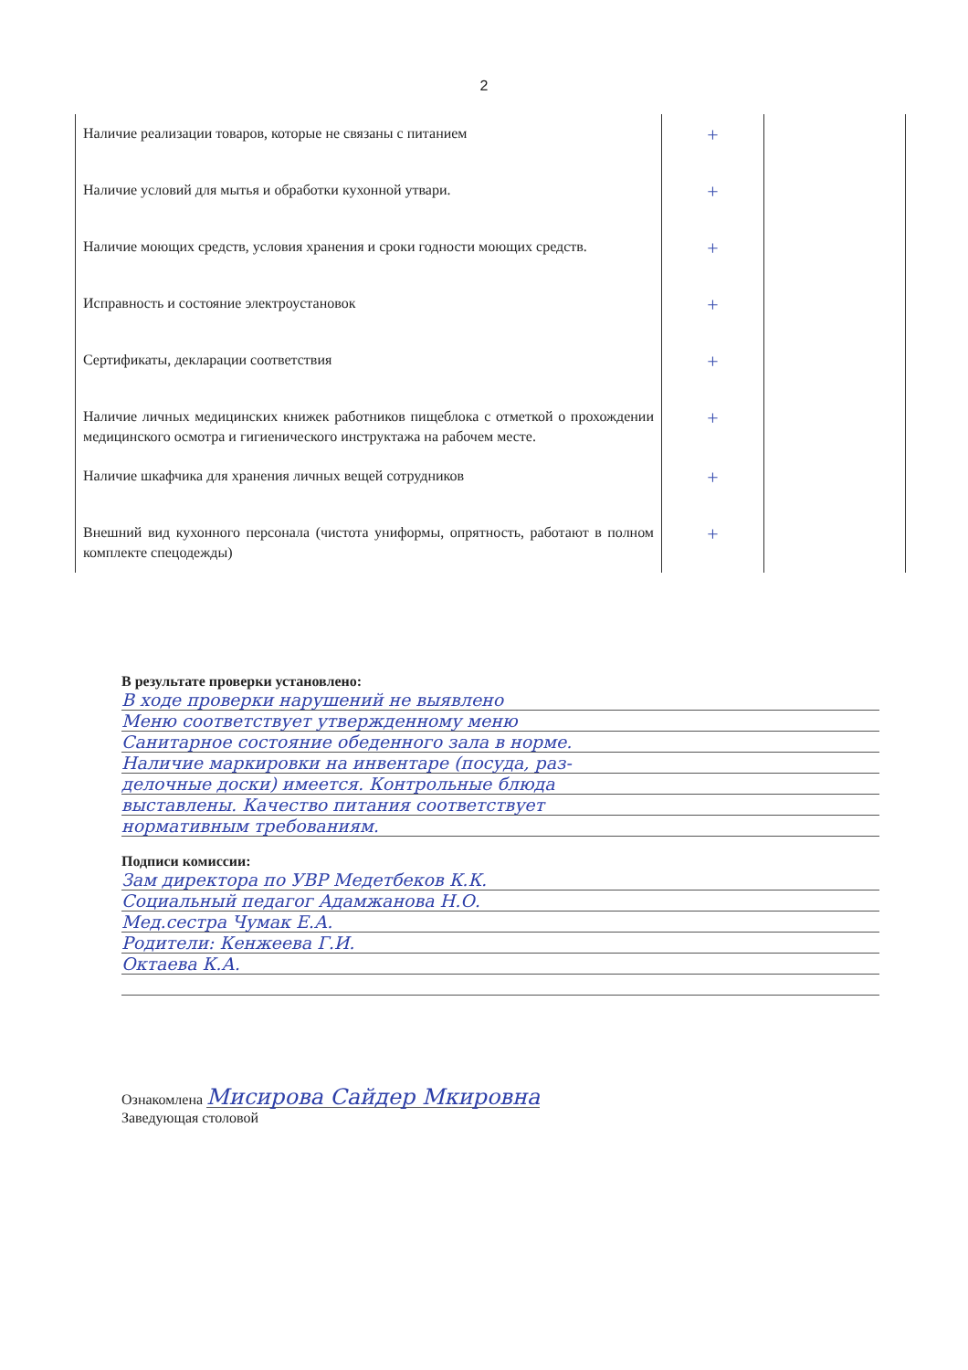2
| Наличие реализации товаров, которые не связаны с питанием | + | |
| Наличие условий для мытья и обработки кухонной утвари. | + | |
| Наличие моющих средств, условия хранения и сроки годности моющих средств. | + | |
| Исправность и состояние электроустановок | + | |
| Сертификаты, декларации соответствия | + | |
| Наличие личных медицинских книжек работников пищеблока с отметкой о прохождении медицинского осмотра и гигиенического инструктажа на рабочем месте. | + | |
| Наличие шкафчика для хранения личных вещей сотрудников | + | |
| Внешний вид кухонного персонала (чистота униформы, опрятность, работают в полном комплекте спецодежды) | + | |
В результате проверки установлено:
В ходе проверки нарушений не выявлено
Меню соответствует утвержденному меню
Санитарное состояние обеденного зала в норме.
Наличие маркировки на инвентаре (посуда, раз-
делочные доски) имеется. Контрольные блюда
выставлены. Качество питания соответствует
нормативным требованиям.
Подписи комиссии:
Зам директора по УВР Медетбеков К.К.
Социальный педагог Адамжанова Н.О.
Мед.сестра Чумак Е.А.
Родители: Кенжеева Г.И.
Октаева К.А.
Ознакомлена Мисирова Сайдер Мкировна
Заведующая столовой